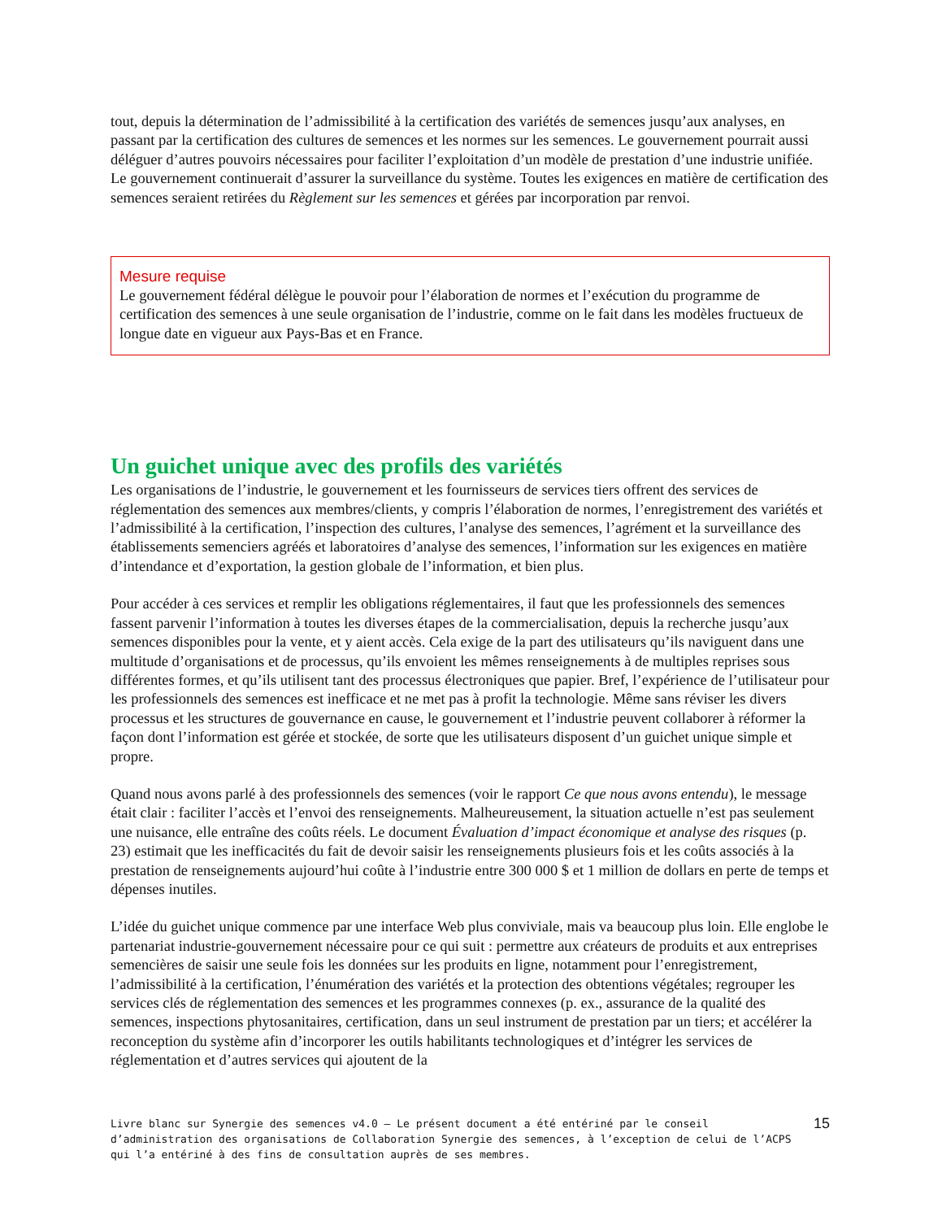tout, depuis la détermination de l’admissibilité à la certification des variétés de semences jusqu’aux analyses, en passant par la certification des cultures de semences et les normes sur les semences. Le gouvernement pourrait aussi déléguer d’autres pouvoirs nécessaires pour faciliter l’exploitation d’un modèle de prestation d’une industrie unifiée. Le gouvernement continuerait d’assurer la surveillance du système. Toutes les exigences en matière de certification des semences seraient retirées du Règlement sur les semences et gérées par incorporation par renvoi.
Mesure requise
Le gouvernement fédéral délègue le pouvoir pour l’élaboration de normes et l’exécution du programme de certification des semences à une seule organisation de l’industrie, comme on le fait dans les modèles fructueux de longue date en vigueur aux Pays-Bas et en France.
Un guichet unique avec des profils des variétés
Les organisations de l’industrie, le gouvernement et les fournisseurs de services tiers offrent des services de réglementation des semences aux membres/clients, y compris l’élaboration de normes, l’enregistrement des variétés et l’admissibilité à la certification, l’inspection des cultures, l’analyse des semences, l’agrément et la surveillance des établissements semenciers agréés et laboratoires d’analyse des semences, l’information sur les exigences en matière d’intendance et d’exportation, la gestion globale de l’information, et bien plus.
Pour accéder à ces services et remplir les obligations réglementaires, il faut que les professionnels des semences fassent parvenir l’information à toutes les diverses étapes de la commercialisation, depuis la recherche jusqu’aux semences disponibles pour la vente, et y aient accès. Cela exige de la part des utilisateurs qu’ils naviguent dans une multitude d’organisations et de processus, qu’ils envoient les mêmes renseignements à de multiples reprises sous différentes formes, et qu’ils utilisent tant des processus électroniques que papier. Bref, l’expérience de l’utilisateur pour les professionnels des semences est inefficace et ne met pas à profit la technologie. Même sans réviser les divers processus et les structures de gouvernance en cause, le gouvernement et l’industrie peuvent collaborer à réformer la façon dont l’information est gérée et stockée, de sorte que les utilisateurs disposent d’un guichet unique simple et propre.
Quand nous avons parlé à des professionnels des semences (voir le rapport Ce que nous avons entendu), le message était clair : faciliter l’accès et l’envoi des renseignements. Malheureusement, la situation actuelle n’est pas seulement une nuisance, elle entraîne des coûts réels. Le document Évaluation d’impact économique et analyse des risques (p. 23) estimait que les inefficacités du fait de devoir saisir les renseignements plusieurs fois et les coûts associés à la prestation de renseignements aujourd’hui coûte à l’industrie entre 300 000 $ et 1 million de dollars en perte de temps et dépenses inutiles.
L’idée du guichet unique commence par une interface Web plus conviviale, mais va beaucoup plus loin. Elle englobe le partenariat industrie-gouvernement nécessaire pour ce qui suit : permettre aux créateurs de produits et aux entreprises semencières de saisir une seule fois les données sur les produits en ligne, notamment pour l’enregistrement, l’admissibilité à la certification, l’énumération des variétés et la protection des obtentions végétales; regrouper les services clés de réglementation des semences et les programmes connexes (p. ex., assurance de la qualité des semences, inspections phytosanitaires, certification, dans un seul instrument de prestation par un tiers; et accélérer la reconception du système afin d’incorporer les outils habilitants technologiques et d’intégrer les services de réglementation et d’autres services qui ajoutent de la
Livre blanc sur Synergie des semences v4.0 – Le présent document a été entériné par le conseil d’administration des organisations de Collaboration Synergie des semences, à l’exception de celui de l’ACPS qui l’a entériné à des fins de consultation auprès de ses membres.
15